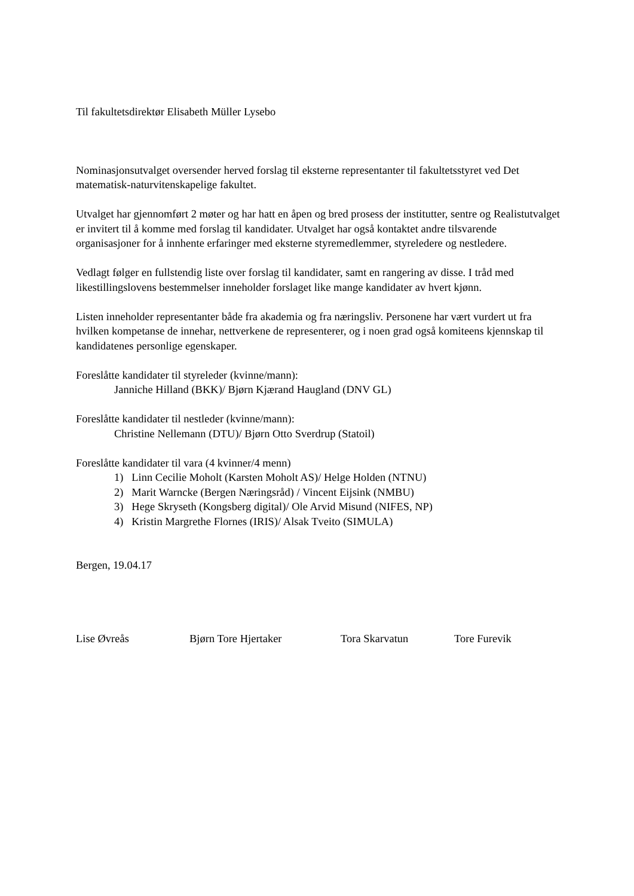Til fakultetsdirektør Elisabeth Müller Lysebo
Nominasjonsutvalget oversender herved forslag til eksterne representanter til fakultetsstyret ved Det matematisk-naturvitenskapelige fakultet.
Utvalget har gjennomført 2 møter og har hatt en åpen og bred prosess der institutter, sentre og Realistutvalget er invitert til å komme med forslag til kandidater. Utvalget har også kontaktet andre tilsvarende organisasjoner for å innhente erfaringer med eksterne styremedlemmer, styreledere og nestledere.
Vedlagt følger en fullstendig liste over forslag til kandidater, samt en rangering av disse. I tråd med likestillingslovens bestemmelser inneholder forslaget like mange kandidater av hvert kjønn.
Listen inneholder representanter både fra akademia og fra næringsliv. Personene har vært vurdert ut fra hvilken kompetanse de innehar, nettverkene de representerer, og i noen grad også komiteens kjennskap til kandidatenes personlige egenskaper.
Foreslåtte kandidater til styreleder (kvinne/mann):
Janniche Hilland (BKK)/ Bjørn Kjærand Haugland (DNV GL)
Foreslåtte kandidater til nestleder (kvinne/mann):
Christine Nellemann (DTU)/ Bjørn Otto Sverdrup (Statoil)
Foreslåtte kandidater til vara (4 kvinner/4 menn)
1) Linn Cecilie Moholt (Karsten Moholt AS)/ Helge Holden (NTNU)
2) Marit Warncke (Bergen Næringsråd) / Vincent Eijsink (NMBU)
3) Hege Skryseth (Kongsberg digital)/ Ole Arvid Misund (NIFES, NP)
4) Kristin Margrethe Flornes (IRIS)/ Alsak Tveito (SIMULA)
Bergen, 19.04.17
Lise Øvreås Bjørn Tore Hjertaker Tora Skarvatun Tore Furevik